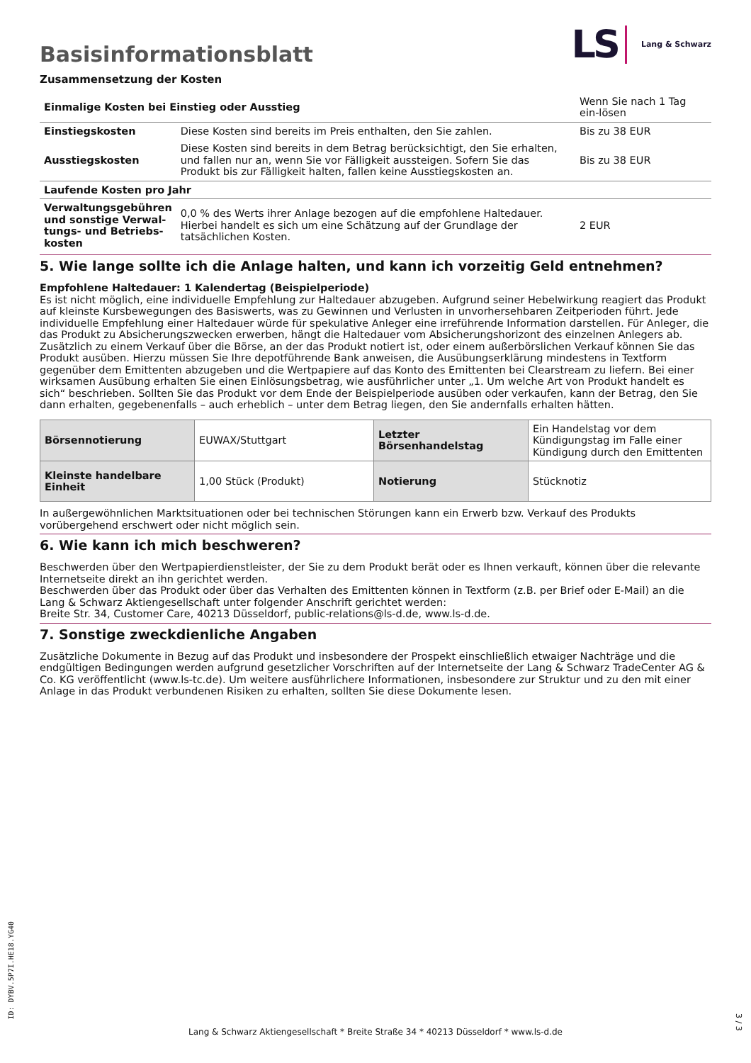Basisinformationsblatt
LS Lang & Schwarz
Zusammensetzung der Kosten
| Einmalige Kosten bei Einstieg oder Ausstieg | | Wenn Sie nach 1 Tag ein-lösen |
| Einstiegskosten | Diese Kosten sind bereits im Preis enthalten, den Sie zahlen. | Bis zu 38 EUR |
| Ausstiegskosten | Diese Kosten sind bereits in dem Betrag berücksichtigt, den Sie erhalten, und fallen nur an, wenn Sie vor Fälligkeit aussteigen. Sofern Sie das Produkt bis zur Fälligkeit halten, fallen keine Ausstiegskosten an. | Bis zu 38 EUR |
| Laufende Kosten pro Jahr | | |
| Verwaltungsgebühren und sonstige Verwal-tungs- und Betriebs-kosten | 0,0 % des Werts ihrer Anlage bezogen auf die empfohlene Haltedauer. Hierbei handelt es sich um eine Schätzung auf der Grundlage der tatsächlichen Kosten. | 2 EUR |
5. Wie lange sollte ich die Anlage halten, und kann ich vorzeitig Geld entnehmen?
Empfohlene Haltedauer: 1 Kalendertag (Beispielperiode)
Es ist nicht möglich, eine individuelle Empfehlung zur Haltedauer abzugeben. Aufgrund seiner Hebelwirkung reagiert das Produkt auf kleinste Kursbewegungen des Basiswerts, was zu Gewinnen und Verlusten in unvorhersehbaren Zeitperioden führt. Jede individuelle Empfehlung einer Haltedauer würde für spekulative Anleger eine irreführende Information darstellen. Für Anleger, die das Produkt zu Absicherungszwecken erwerben, hängt die Haltedauer vom Absicherungshorizont des einzelnen Anlegers ab.
Zusätzlich zu einem Verkauf über die Börse, an der das Produkt notiert ist, oder einem außerbörslichen Verkauf können Sie das Produkt ausüben. Hierzu müssen Sie Ihre depotführende Bank anweisen, die Ausübungserklärung mindestens in Textform gegenüber dem Emittenten abzugeben und die Wertpapiere auf das Konto des Emittenten bei Clearstream zu liefern. Bei einer wirksamen Ausübung erhalten Sie einen Einlösungsbetrag, wie ausführlicher unter „1. Um welche Art von Produkt handelt es sich“ beschrieben. Sollten Sie das Produkt vor dem Ende der Beispielperiode ausüben oder verkaufen, kann der Betrag, den Sie dann erhalten, gegebenenfalls – auch erheblich – unter dem Betrag liegen, den Sie andernfalls erhalten hätten.
| Börsennotierung | EUWAX/Stuttgart | Letzter Börsenhandelstag | Ein Handelstag vor dem Kündigungstag im Falle einer Kündigung durch den Emittenten |
| Kleinste handelbare Einheit | 1,00 Stück (Produkt) | Notierung | Stücknotiz |
In außergewöhnlichen Marktsituationen oder bei technischen Störungen kann ein Erwerb bzw. Verkauf des Produkts vorübergehend erschwert oder nicht möglich sein.
6. Wie kann ich mich beschweren?
Beschwerden über den Wertpapierdienstleister, der Sie zu dem Produkt berät oder es Ihnen verkauft, können über die relevante Internetseite direkt an ihn gerichtet werden.
Beschwerden über das Produkt oder über das Verhalten des Emittenten können in Textform (z.B. per Brief oder E-Mail) an die Lang & Schwarz Aktiengesellschaft unter folgender Anschrift gerichtet werden:
Breite Str. 34, Customer Care, 40213 Düsseldorf, public-relations@ls-d.de, www.ls-d.de.
7. Sonstige zweckdienliche Angaben
Zusätzliche Dokumente in Bezug auf das Produkt und insbesondere der Prospekt einschließlich etwaiger Nachträge und die endgültigen Bedingungen werden aufgrund gesetzlicher Vorschriften auf der Internetseite der Lang & Schwarz TradeCenter AG & Co. KG veröffentlicht (www.ls-tc.de). Um weitere ausführlichere Informationen, insbesondere zur Struktur und zu den mit einer Anlage in das Produkt verbundenen Risiken zu erhalten, sollten Sie diese Dokumente lesen.
ID: DYBV.5P7I.HE18.YG40
Lang & Schwarz Aktiengesellschaft * Breite Straße 34 * 40213 Düsseldorf * www.ls-d.de
3 / 3